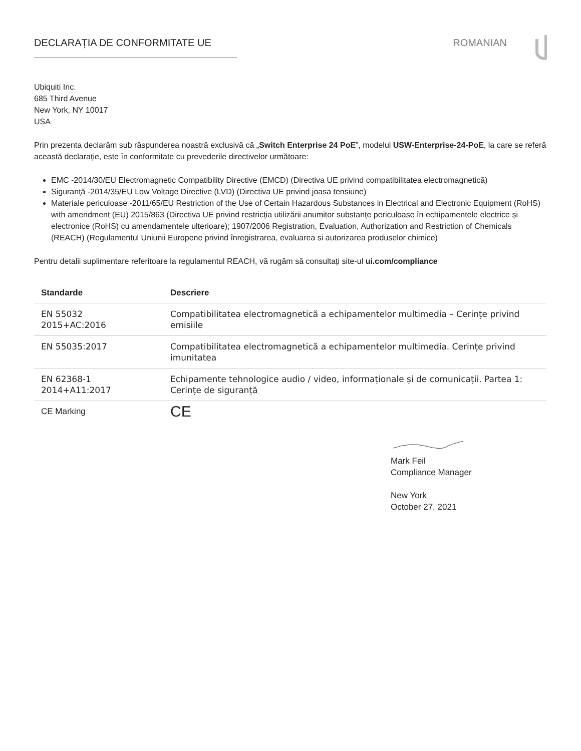DECLARAȚIA DE CONFORMITATE UE ROMANIAN
Ubiquiti Inc.
685 Third Avenue
New York, NY 10017
USA
Prin prezenta declarăm sub răspunderea noastră exclusivă că „Switch Enterprise 24 PoE”, modelul USW-Enterprise-24-PoE, la care se referă această declarație, este în conformitate cu prevederile directivelor următoare:
EMC -2014/30/EU Electromagnetic Compatibility Directive (EMCD) (Directiva UE privind compatibilitatea electromagnetică)
Siguranță -2014/35/EU Low Voltage Directive (LVD) (Directiva UE privind joasa tensiune)
Materiale periculoase -2011/65/EU Restriction of the Use of Certain Hazardous Substances in Electrical and Electronic Equipment (RoHS) with amendment (EU) 2015/863 (Directiva UE privind restricția utilizării anumitor substanțe periculoase în echipamentele electrice și electronice (RoHS) cu amendamentele ulterioare); 1907/2006 Registration, Evaluation, Authorization and Restriction of Chemicals (REACH) (Regulamentul Uniunii Europene privind înregistrarea, evaluarea si autorizarea produselor chimice)
Pentru detalii suplimentare referitoare la regulamentul REACH, vă rugăm să consultați site-ul ui.com/compliance
| Standarde | Descriere |
| --- | --- |
| EN 55032 2015+AC:2016 | Compatibilitatea electromagnetică a echipamentelor multimedia – Cerințe privind emisiile |
| EN 55035:2017 | Compatibilitatea electromagnetică a echipamentelor multimedia. Cerințe privind imunitatea |
| EN 62368-1 2014+A11:2017 | Echipamente tehnologice audio / video, informaționale și de comunicații. Partea 1: Cerințe de siguranță |
| CE Marking | CE |
Mark Feil
Compliance Manager
New York
October 27, 2021